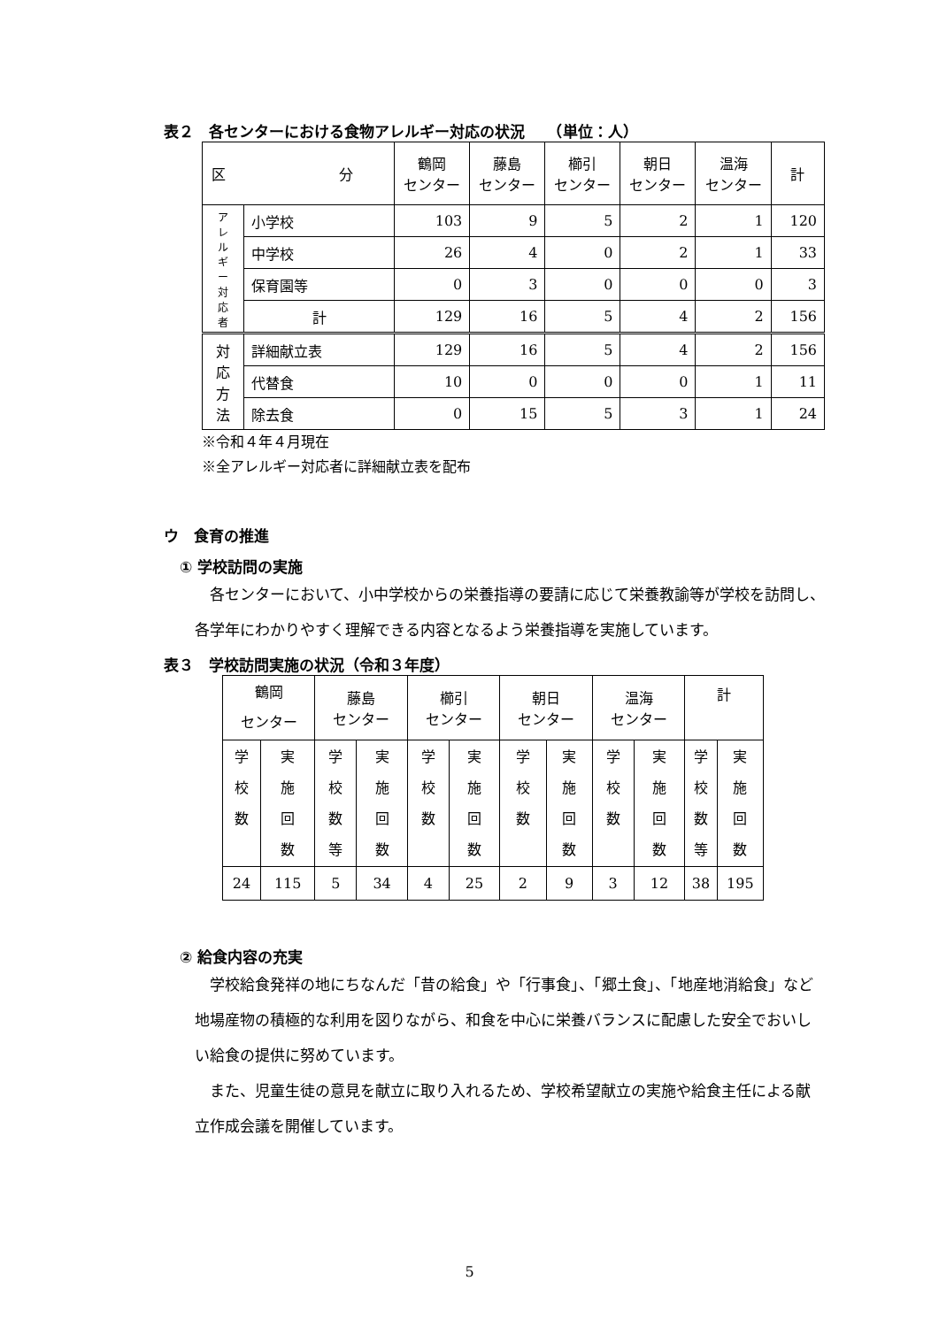表２　各センターにおける食物アレルギー対応の状況　　（単位：人）
| 区 分 | | 鶴岡 センター | 藤島 センター | 櫛引 センター | 朝日 センター | 温海 センター | 計 |
| --- | --- | --- | --- | --- | --- | --- | --- |
| ア レ ル ギ ー 対 応 者 | 小学校 | 103 | 9 | 5 | 2 | 1 | 120 |
| | 中学校 | 26 | 4 | 0 | 2 | 1 | 33 |
| | 保育園等 | 0 | 3 | 0 | 0 | 0 | 3 |
| | 計 | 129 | 16 | 5 | 4 | 2 | 156 |
| 対 応 方 法 | 詳細献立表 | 129 | 16 | 5 | 4 | 2 | 156 |
| | 代替食 | 10 | 0 | 0 | 0 | 1 | 11 |
| | 除去食 | 0 | 15 | 5 | 3 | 1 | 24 |
※令和４年４月現在
※全アレルギー対応者に詳細献立表を配布
ウ　食育の推進
① 学校訪問の実施
　各センターにおいて、小中学校からの栄養指導の要請に応じて栄養教諭等が学校を訪問し、各学年にわかりやすく理解できる内容となるよう栄養指導を実施しています。
表３　学校訪問実施の状況（令和３年度）
| 鶴岡 センター | | 藤島 センター | | 櫛引 センター | | 朝日 センター | | 温海 センター | | 計 | |
| 学 校 数 | 実 施 回 数 | 学 校 数 等 | 実 施 回 数 | 学 校 数 | 実 施 回 数 | 学 校 数 | 実 施 回 数 | 学 校 数 | 実 施 回 数 | 学 校 数 等 | 実 施 回 数 |
| 24 | 115 | 5 | 34 | 4 | 25 | 2 | 9 | 3 | 12 | 38 | 195 |
② 給食内容の充実
　学校給食発祥の地にちなんだ「昔の給食」や「行事食」、「郷土食」、「地産地消給食」など地場産物の積極的な利用を図りながら、和食を中心に栄養バランスに配慮した安全でおいしい給食の提供に努めています。
　また、児童生徒の意見を献立に取り入れるため、学校希望献立の実施や給食主任による献立作成会議を開催しています。
5